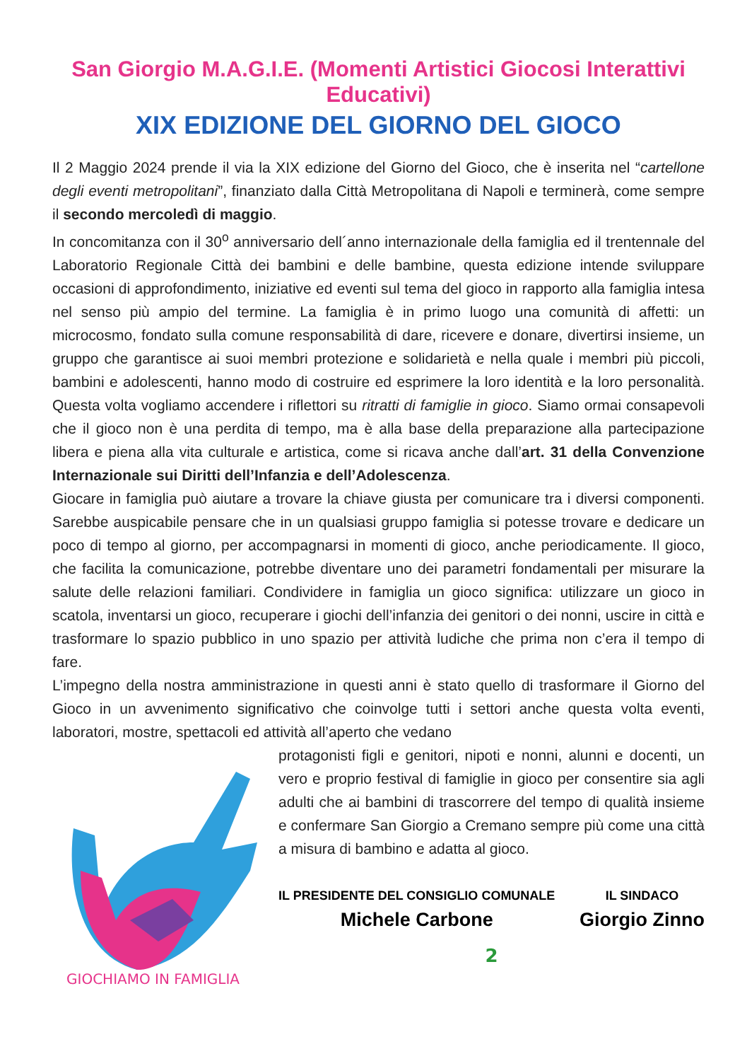San Giorgio M.A.G.I.E. (Momenti Artistici Giocosi Interattivi Educativi)
XIX EDIZIONE DEL GIORNO DEL GIOCO
Il 2 Maggio 2024 prende il via la XIX edizione del Giorno del Gioco, che è inserita nel “cartellone degli eventi metropolitani”, finanziato dalla Città Metropolitana di Napoli e terminerà, come sempre il secondo mercoledì di maggio.
In concomitanza con il 30<sup>o</sup> anniversario dell´anno internazionale della famiglia ed il trentennale del Laboratorio Regionale Città dei bambini e delle bambine, questa edizione intende sviluppare occasioni di approfondimento, iniziative ed eventi sul tema del gioco in rapporto alla famiglia intesa nel senso più ampio del termine. La famiglia è in primo luogo una comunità di affetti: un microcosmo, fondato sulla comune responsabilità di dare, ricevere e donare, divertirsi insieme, un gruppo che garantisce ai suoi membri protezione e solidarietà e nella quale i membri più piccoli, bambini e adolescenti, hanno modo di costruire ed esprimere la loro identità e la loro personalità. Questa volta vogliamo accendere i riflettori su ritratti di famiglie in gioco. Siamo ormai consapevoli che il gioco non è una perdita di tempo, ma è alla base della preparazione alla partecipazione libera e piena alla vita culturale e artistica, come si ricava anche dall’art. 31 della Convenzione Internazionale sui Diritti dell’Infanzia e dell’Adolescenza.
Giocare in famiglia può aiutare a trovare la chiave giusta per comunicare tra i diversi componenti. Sarebbe auspicabile pensare che in un qualsiasi gruppo famiglia si potesse trovare e dedicare un poco di tempo al giorno, per accompagnarsi in momenti di gioco, anche periodicamente. Il gioco, che facilita la comunicazione, potrebbe diventare uno dei parametri fondamentali per misurare la salute delle relazioni familiari. Condividere in famiglia un gioco significa: utilizzare un gioco in scatola, inventarsi un gioco, recuperare i giochi dell’infanzia dei genitori o dei nonni, uscire in città e trasformare lo spazio pubblico in uno spazio per attività ludiche che prima non c’era il tempo di fare.
L’impegno della nostra amministrazione in questi anni è stato quello di trasformare il Giorno del Gioco in un avvenimento significativo che coinvolge tutti i settori anche questa volta eventi, laboratori, mostre, spettacoli ed attività all’aperto che vedano
GIOCHIAMO IN FAMIGLIA
protagonisti figli e genitori, nipoti e nonni, alunni e docenti, un vero e proprio festival di famiglie in gioco per consentire sia agli adulti che ai bambini di trascorrere del tempo di qualità insieme e confermare San Giorgio a Cremano sempre più come una città a misura di bambino e adatta al gioco.
IL PRESIDENTE DEL CONSIGLIO COMUNALE
Michele Carbone
IL SINDACO
Giorgio Zinno
2